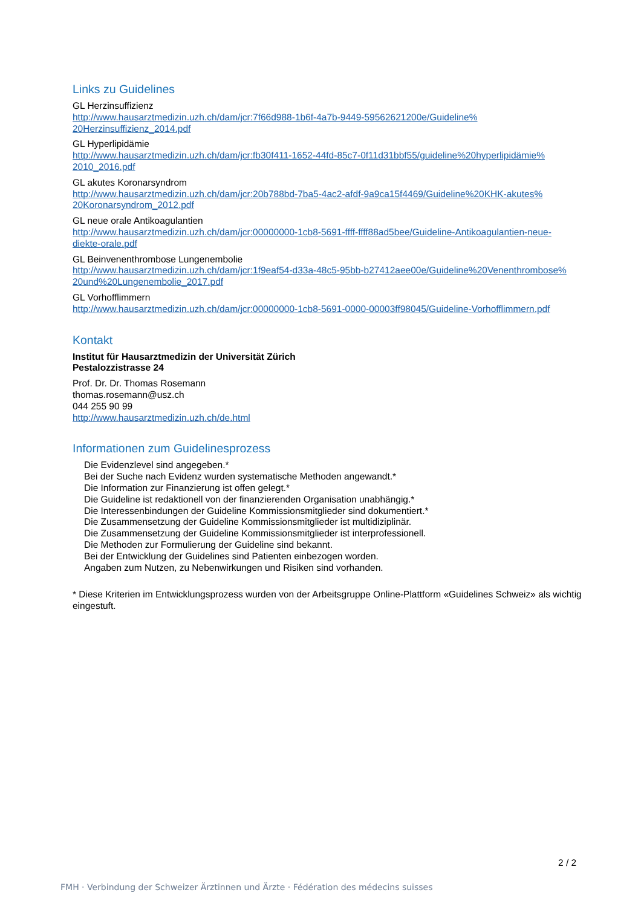Links zu Guidelines
GL Herzinsuffizienz
http://www.hausarztmedizin.uzh.ch/dam/jcr:7f66d988-1b6f-4a7b-9449-59562621200e/Guideline%
20Herzinsuffizienz_2014.pdf
GL Hyperlipidämie
http://www.hausarztmedizin.uzh.ch/dam/jcr:fb30f411-1652-44fd-85c7-0f11d31bbf55/guideline%20hyperlipidämie%
2010_2016.pdf
GL akutes Koronarsyndrom
http://www.hausarztmedizin.uzh.ch/dam/jcr:20b788bd-7ba5-4ac2-afdf-9a9ca15f4469/Guideline%20KHK-akutes%
20Koronarsyndrom_2012.pdf
GL neue orale Antikoagulantien
http://www.hausarztmedizin.uzh.ch/dam/jcr:00000000-1cb8-5691-ffff-ffff88ad5bee/Guideline-Antikoagulantien-neue-
diekte-orale.pdf
GL Beinvenenthrombose Lungenembolie
http://www.hausarztmedizin.uzh.ch/dam/jcr:1f9eaf54-d33a-48c5-95bb-b27412aee00e/Guideline%20Venenthrombose%
20und%20Lungenembolie_2017.pdf
GL Vorhofflimmern
http://www.hausarztmedizin.uzh.ch/dam/jcr:00000000-1cb8-5691-0000-00003ff98045/Guideline-Vorhofflimmern.pdf
Kontakt
Institut für Hausarztmedizin der Universität Zürich
Pestalozzistrasse 24
Prof. Dr. Dr. Thomas Rosemann
thomas.rosemann@usz.ch
044 255 90 99
http://www.hausarztmedizin.uzh.ch/de.html
Informationen zum Guidelinesprozess
Die Evidenzlevel sind angegeben.*
Bei der Suche nach Evidenz wurden systematische Methoden angewandt.*
Die Information zur Finanzierung ist offen gelegt.*
Die Guideline ist redaktionell von der finanzierenden Organisation unabhängig.*
Die Interessenbindungen der Guideline Kommissionsmitglieder sind dokumentiert.*
Die Zusammensetzung der Guideline Kommissionsmitglieder ist multidiziplinär.
Die Zusammensetzung der Guideline Kommissionsmitglieder ist interprofessionell.
Die Methoden zur Formulierung der Guideline sind bekannt.
Bei der Entwicklung der Guidelines sind Patienten einbezogen worden.
Angaben zum Nutzen, zu Nebenwirkungen und Risiken sind vorhanden.
* Diese Kriterien im Entwicklungsprozess wurden von der Arbeitsgruppe Online-Plattform «Guidelines Schweiz» als wichtig eingestuft.
2 / 2
FMH · Verbindung der Schweizer Ärztinnen und Ärzte · Fédération des médecins suisses